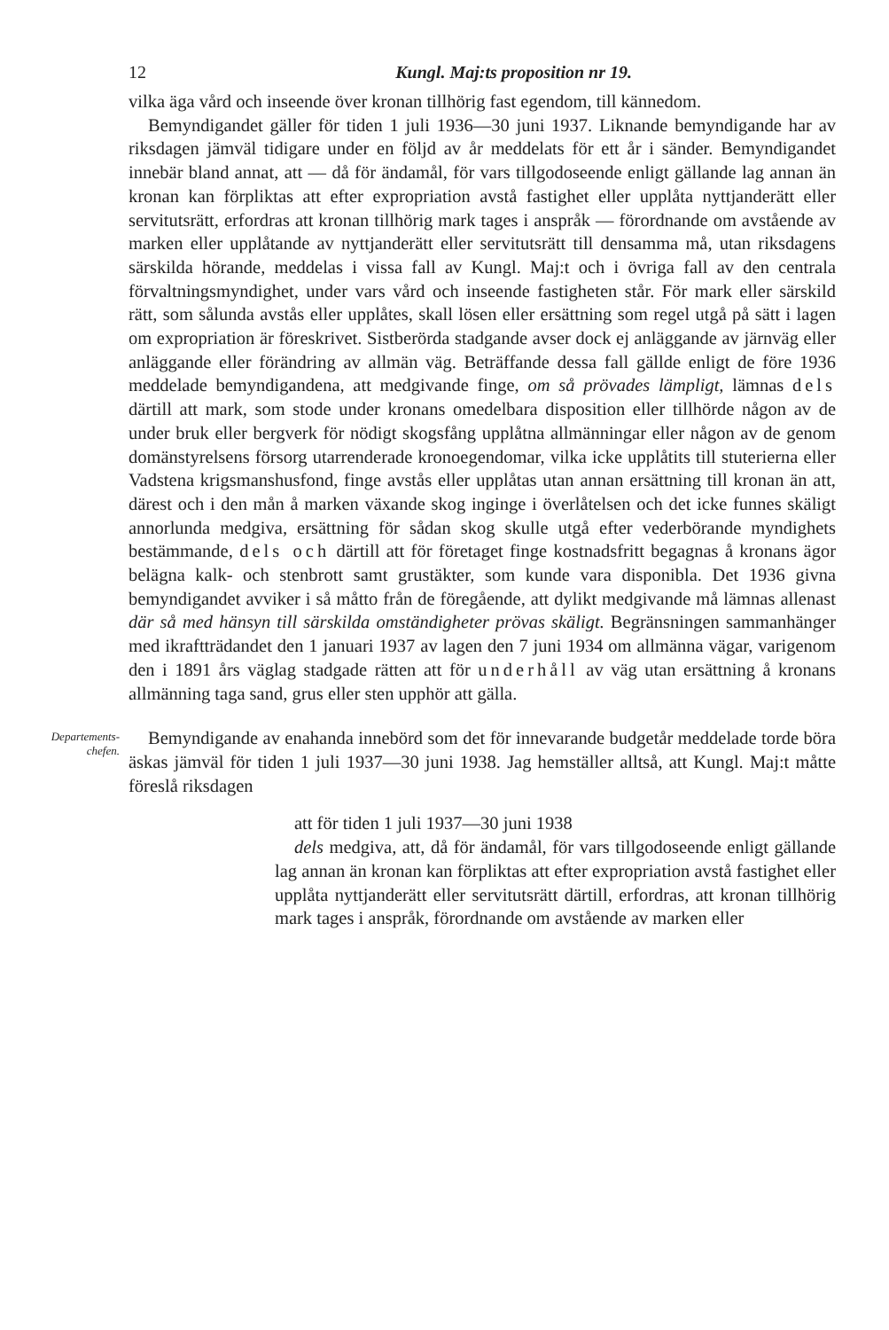12 Kungl. Maj:ts proposition nr 19.
vilka äga vård och inseende över kronan tillhörig fast egendom, till kännedom.
Bemyndigandet gäller för tiden 1 juli 1936—30 juni 1937. Liknande bemyndigande har av riksdagen jämväl tidigare under en följd av år meddelats för ett år i sänder. Bemyndigandet innebär bland annat, att — då för ändamål, för vars tillgodoseende enligt gällande lag annan än kronan kan förpliktas att efter expropriation avstå fastighet eller upplåta nyttjanderätt eller servitutsrätt, erfordras att kronan tillhörig mark tages i anspråk — förordnande om avstående av marken eller upplåtande av nyttjanderätt eller servitutsrätt till densamma må, utan riksdagens särskilda hörande, meddelas i vissa fall av Kungl. Maj:t och i övriga fall av den centrala förvaltningsmyndighet, under vars vård och inseende fastigheten står. För mark eller särskild rätt, som sålunda avstås eller upplåtes, skall lösen eller ersättning som regel utgå på sätt i lagen om expropriation är föreskrivet. Sistberörda stadgande avser dock ej anläggande av järnväg eller anläggande eller förändring av allmän väg. Beträffande dessa fall gällde enligt de före 1936 meddelade bemyndigandena, att medgivande finge, om så prövades lämpligt, lämnas dels därtill att mark, som stode under kronans omedelbara disposition eller tillhörde någon av de under bruk eller bergverk för nödigt skogsfång upplåtna allmänningar eller någon av de genom domänstyrelsens försorg utarrenderade kronoegendomar, vilka icke upplåtits till stuterierna eller Vadstena krigsmanshusfond, finge avstås eller upplåtas utan annan ersättning till kronan än att, därest och i den mån å marken växande skog inginge i överlåtelsen och det icke funnes skäligt annorlunda medgiva, ersättning för sådan skog skulle utgå efter vederbörande myndighets bestämmande, dels och därtill att för företaget finge kostnadsfritt begagnas å kronans ägor belägna kalk- och stenbrott samt grustäkter, som kunde vara disponibla. Det 1936 givna bemyndigandet avviker i så måtto från de föregående, att dylikt medgivande må lämnas allenast där så med hänsyn till särskilda omständigheter prövas skäligt. Begränsningen sammanhänger med ikraftträdandet den 1 januari 1937 av lagen den 7 juni 1934 om allmänna vägar, varigenom den i 1891 års väglag stadgade rätten att för underhåll av väg utan ersättning å kronans allmänning taga sand, grus eller sten upphör att gälla.
Departements-
chefen.
Bemyndigande av enahanda innebörd som det för innevarande budgetår meddelade torde böra äskas jämväl för tiden 1 juli 1937—30 juni 1938. Jag hemställer alltså, att Kungl. Maj:t måtte föreslå riksdagen
att för tiden 1 juli 1937—30 juni 1938
dels medgiva, att, då för ändamål, för vars tillgodoseende enligt gällande lag annan än kronan kan förpliktas att efter expropriation avstå fastighet eller upplåta nyttjanderätt eller servitutsrätt därtill, erfordras, att kronan tillhörig mark tages i anspråk, förordnande om avstående av marken eller